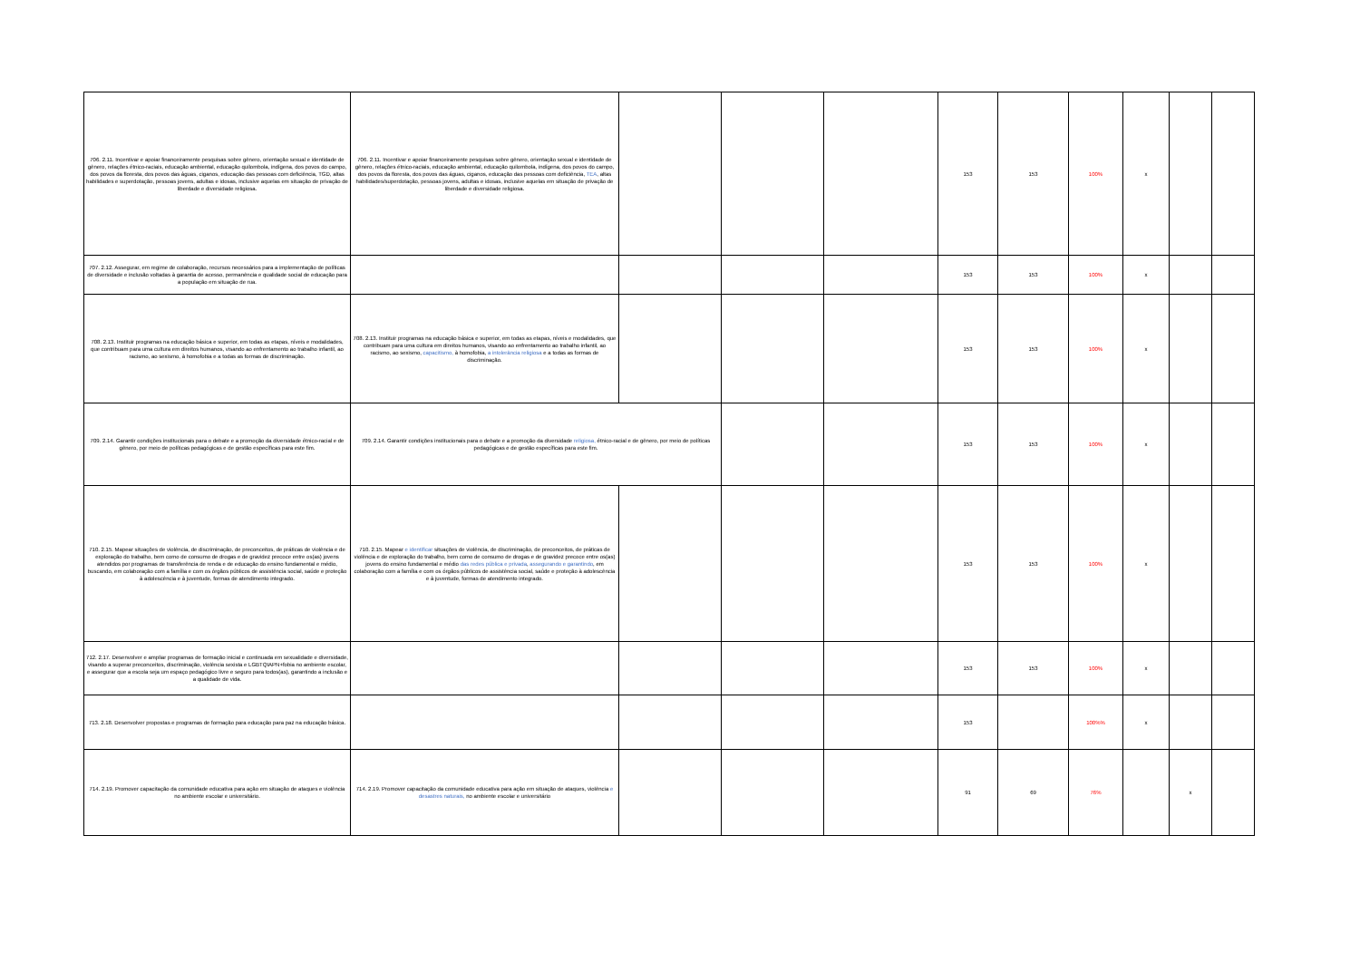| 706. 2.11. Incentivar e apoiar financeiramente pesquisas sobre gênero, orientação sexual e identidade de gênero, relações étnico-raciais, educação ambiental, educação quilombola, indígena, dos povos do campo, dos povos da floresta, dos povos das águas, ciganos, educação das pessoas com deficiência, TGD, altas habilidades e superdotação, pessoas jovens, adultas e idosas, inclusive aquelas em situação de privação de liberdade e diversidade religiosa. | 706. 2.11. Incentivar e apoiar financeiramente pesquisas sobre gênero, orientação sexual e identidade de gênero, relações étnico-raciais, educação ambiental, educação quilombola, indígena, dos povos do campo, dos povos da floresta, dos povos das águas, ciganos, educação das pessoas com deficiência, TEA , altas habilidades/superdotação, pessoas jovens, adultas e idosas, inclusive aquelas em situação de privação de liberdade e diversidade religiosa. | | | | 153 | 153 | 100% | x | | |
| 707. 2.12. Assegurar, em regime de colaboração, recursos necessários para a implementação de políticas de diversidade e inclusão voltadas à garantia de acesso, permanência e qualidade social de educação para a população em situação de rua. | | | | | 153 | 153 | 100% | x | | |
| 708. 2.13. Instituir programas na educação básica e superior, em todas as etapas, níveis e modalidades, que contribuam para uma cultura em direitos humanos, visando ao enfrentamento ao trabalho infantil, ao racismo, ao sexismo, à homofobia e a todas as formas de discriminação. | 708. 2.13. Instituir programas na educação básica e superior, em todas as etapas, níveis e modalidades, que contribuam para uma cultura em direitos humanos, visando ao enfrentamento ao trabalho infantil, ao racismo, ao sexismo, capacitismo, à homofobia, a intolerância religiosa e a todas as formas de discriminação. | | | | 153 | 153 | 100% | x | | |
| 709. 2.14. Garantir condições institucionais para o debate e a promoção da diversidade étnico-racial e de gênero, por meio de políticas pedagógicas e de gestão específicas para este fim. | 709. 2.14. Garantir condições institucionais para o debate e a promoção da diversidade religiosa, étnico-racial e de gênero, por meio de políticas pedagógicas e de gestão específicas para este fim. | | | | 153 | 153 | 100% | x | | |
| 710. 2.15. Mapear situações de violência, de discriminação, de preconceitos, de práticas de violência e de exploração do trabalho, bem como de consumo de drogas e de gravidez precoce entre os(as) jovens atendidos por programas de transferência de renda e de educação do ensino fundamental e médio, buscando, em colaboração com a família e com os órgãos públicos de assistência social, saúde e proteção à adolescência e à juventude, formas de atendimento integrado. | 710. 2.15. Mapear e identificar situações de violência, de discriminação, de preconceitos, de práticas de violência e de exploração do trabalho, bem como de consumo de drogas e de gravidez precoce entre os(as) jovens do ensino fundamental e médio das redes pública e privada , assegurando e garantindo , em colaboração com a família e com os órgãos públicos de assistência social, saúde e proteção à adolescência e à juventude, formas de atendimento integrado. | | | | 153 | 153 | 100% | x | | |
| 712. 2.17. Desenvolver e ampliar programas de formação inicial e continuada em sexualidade e diversidade, visando a superar preconceitos, discriminação, violência sexista e LGBTQIAPN+fobia no ambiente escolar, e assegurar que a escola seja um espaço pedagógico livre e seguro para todos(as), garantindo a inclusão e a qualidade de vida. | | | | | 153 | 153 | 100% | x | | |
| 713. 2.18. Desenvolver propostas e programas de formação para educação para paz na educação básica. | | | | | 153 | | 100%% | x | | |
| 714. 2.19. Promover capacitação da comunidade educativa para ação em situação de ataques e violência no ambiente escolar e universitário. | 714. 2.19. Promover capacitação da comunidade educativa para ação em situação de ataques, violência e desastres naturais, no ambiente escolar e universitário | | | | 91 | 69 | 76% | | x | |